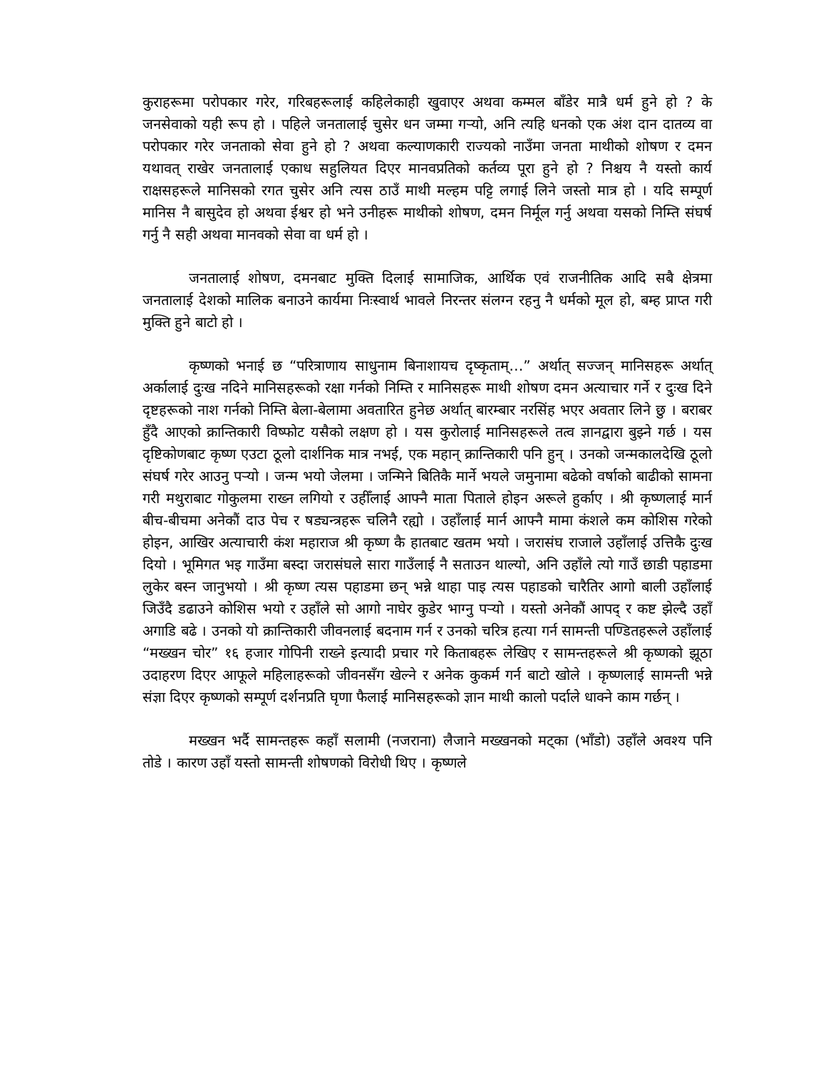कुराहरूमा परोपकार गरेर, गरिबहरूलाई कहिलेकाही खुवाएर अथवा कम्मल बाँडेर मात्रै धर्म हुने हो ? के जनसेवाको यही रूप हो । पहिले जनतालाई चुसेर धन जम्मा गऱ्यो, अनि त्यहि धनको एक अंश दान दातव्य वा परोपकार गरेर जनताको सेवा हुने हो ? अथवा कल्याणकारी राज्यको नाउँमा जनता माथीको शोषण र दमन यथावत् राखेर जनतालाई एकाध सहुलियत दिएर मानवप्रतिको कर्तव्य पूरा हुने हो ? निश्चय नै यस्तो कार्य राक्षसहरूले मानिसको रगत चुसेर अनि त्यस ठाउँ माथी मल्हम पट्टि लगाई लिने जस्तो मात्र हो । यदि सम्पूर्ण मानिस नै बासुदेव हो अथवा ईश्वर हो भने उनीहरू माथीको शोषण, दमन निर्मूल गर्नु अथवा यसको निम्ति संघर्ष गर्नु नै सही अथवा मानवको सेवा वा धर्म हो ।
जनतालाई शोषण, दमनबाट मुक्ति दिलाई सामाजिक, आर्थिक एवं राजनीतिक आदि सबै क्षेत्रमा जनतालाई देशको मालिक बनाउने कार्यमा निःस्वार्थ भावले निरन्तर संलग्न रहनु नै धर्मको मूल हो, बम्ह प्राप्त गरी मुक्ति हुने बाटो हो ।
कृष्णको भनाई छ “परित्राणाय साधुनाम बिनाशायच दृष्कृताम्…” अर्थात् सज्जन् मानिसहरू अर्थात् अर्कालाई दुःख नदिने मानिसहरूको रक्षा गर्नको निम्ति र मानिसहरू माथी शोषण दमन अत्याचार गर्ने र दुःख दिने दृष्टहरूको नाश गर्नको निम्ति बेला-बेलामा अवतारित हुनेछ अर्थात् बारम्बार नरसिंह भएर अवतार लिने छु । बराबर हुँदै आएको क्रान्तिकारी विष्फोट यसैको लक्षण हो । यस कुरोलाई मानिसहरूले तत्व ज्ञानद्वारा बुझ्ने गर्छ । यस दृष्टिकोणबाट कृष्ण एउटा ठूलो दार्शनिक मात्र नभई, एक महान् क्रान्तिकारी पनि हुन् । उनको जन्मकालदेखि ठूलो संघर्ष गरेर आउनु पर्‍यो । जन्म भयो जेलमा । जन्मिने बितिकै मार्ने भयले जमुनामा बढेको वर्षाको बाढीको सामना गरी मथुराबाट गोकुलमा राख्न लगियो र उहीँलाई आफ्नै माता पिताले होइन अरूले हुर्काए । श्री कृष्णलाई मार्न बीच-बीचमा अनेकौं दाउ पेच र षड्यन्त्रहरू चलिनै रह्यो । उहाँलाई मार्न आफ्नै मामा कंशले कम कोशिस गरेको होइन, आखिर अत्याचारी कंश महाराज श्री कृष्ण कै हातबाट खतम भयो । जरासंघ राजाले उहाँलाई उत्तिकै दुःख दियो । भूमिगत भइ गाउँमा बस्दा जरासंघले सारा गाउँलाई नै सताउन थाल्यो, अनि उहाँले त्यो गाउँ छाडी पहाडमा लुकेर बस्न जानुभयो । श्री कृष्ण त्यस पहाडमा छन् भन्ने थाहा पाइ त्यस पहाडको चारैतिर आगो बाली उहाँलाई जिउँदै डढाउने कोशिस भयो र उहाँले सो आगो नाघेर कुडेर भाग्नु पर्‍यो । यस्तो अनेकौं आपद् र कष्ट झेल्दै उहाँ अगाडि बढे । उनको यो क्रान्तिकारी जीवनलाई बदनाम गर्न र उनको चरित्र हत्या गर्न सामन्ती पण्डितहरूले उहाँलाई “मख्खन चोर” १६ हजार गोपिनी राख्ने इत्यादी प्रचार गरे किताबहरू लेखिए र सामन्तहरूले श्री कृष्णको झूठा उदाहरण दिएर आफूले महिलाहरूको जीवनसँग खेल्ने र अनेक कुकर्म गर्न बाटो खोले । कृष्णलाई सामन्ती भन्ने संज्ञा दिएर कृष्णको सम्पूर्ण दर्शनप्रति घृणा फैलाई मानिसहरूको ज्ञान माथी कालो पर्दाले धाक्ने काम गर्छन् ।
मख्खन भर्दै सामन्तहरू कहाँ सलामी (नजराना) लैजाने मख्खनको मट्का (भाँडो) उहाँले अवश्य पनि तोडे । कारण उहाँ यस्तो सामन्ती शोषणको विरोधी थिए । कृष्णले